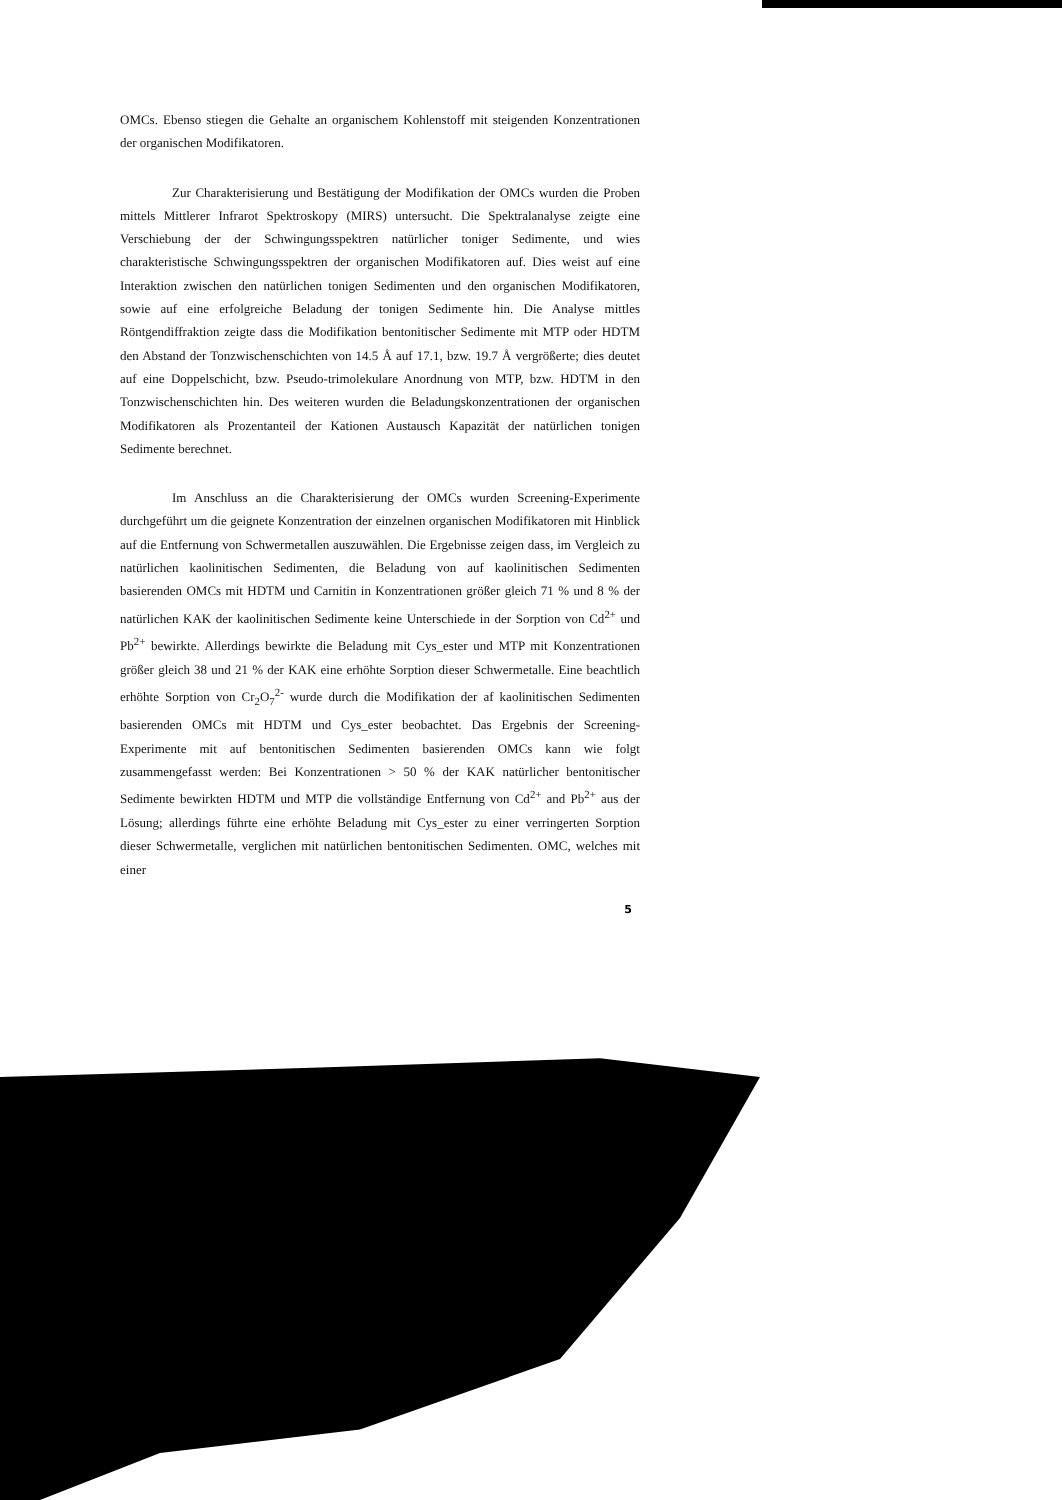OMCs. Ebenso stiegen die Gehalte an organischem Kohlenstoff mit steigenden Konzentrationen der organischen Modifikatoren.
Zur Charakterisierung und Bestätigung der Modifikation der OMCs wurden die Proben mittels Mittlerer Infrarot Spektroskopy (MIRS) untersucht. Die Spektralanalyse zeigte eine Verschiebung der der Schwingungsspektren natürlicher toniger Sedimente, und wies charakteristische Schwingungsspektren der organischen Modifikatoren auf. Dies weist auf eine Interaktion zwischen den natürlichen tonigen Sedimenten und den organischen Modifikatoren, sowie auf eine erfolgreiche Beladung der tonigen Sedimente hin. Die Analyse mittles Röntgendiffraktion zeigte dass die Modifikation bentonitischer Sedimente mit MTP oder HDTM den Abstand der Tonzwischenschichten von 14.5 Å auf 17.1, bzw. 19.7 Å vergrößerte; dies deutet auf eine Doppelschicht, bzw. Pseudo-trimolekulare Anordnung von MTP, bzw. HDTM in den Tonzwischenschichten hin. Des weiteren wurden die Beladungskonzentrationen der organischen Modifikatoren als Prozentanteil der Kationen Austausch Kapazität der natürlichen tonigen Sedimente berechnet.
Im Anschluss an die Charakterisierung der OMCs wurden Screening-Experimente durchgeführt um die geignete Konzentration der einzelnen organischen Modifikatoren mit Hinblick auf die Entfernung von Schwermetallen auszuwählen. Die Ergebnisse zeigen dass, im Vergleich zu natürlichen kaolinitischen Sedimenten, die Beladung von auf kaolinitischen Sedimenten basierenden OMCs mit HDTM und Carnitin in Konzentrationen größer gleich 71 % und 8 % der natürlichen KAK der kaolinitischen Sedimente keine Unterschiede in der Sorption von Cd<sup>2+</sup> und Pb<sup>2+</sup> bewirkte. Allerdings bewirkte die Beladung mit Cys_ester und MTP mit Konzentrationen größer gleich 38 und 21 % der KAK eine erhöhte Sorption dieser Schwermetalle. Eine beachtlich erhöhte Sorption von Cr<sub>2</sub>O<sub>7</sub><sup>2-</sup> wurde durch die Modifikation der af kaolinitischen Sedimenten basierenden OMCs mit HDTM und Cys_ester beobachtet. Das Ergebnis der Screening-Experimente mit auf bentonitischen Sedimenten basierenden OMCs kann wie folgt zusammengefasst werden: Bei Konzentrationen > 50 % der KAK natürlicher bentonitischer Sedimente bewirkten HDTM und MTP die vollständige Entfernung von Cd<sup>2+</sup> and Pb<sup>2+</sup> aus der Lösung; allerdings führte eine erhöhte Beladung mit Cys_ester zu einer verringerten Sorption dieser Schwermetalle, verglichen mit natürlichen bentonitischen Sedimenten. OMC, welches mit einer
5